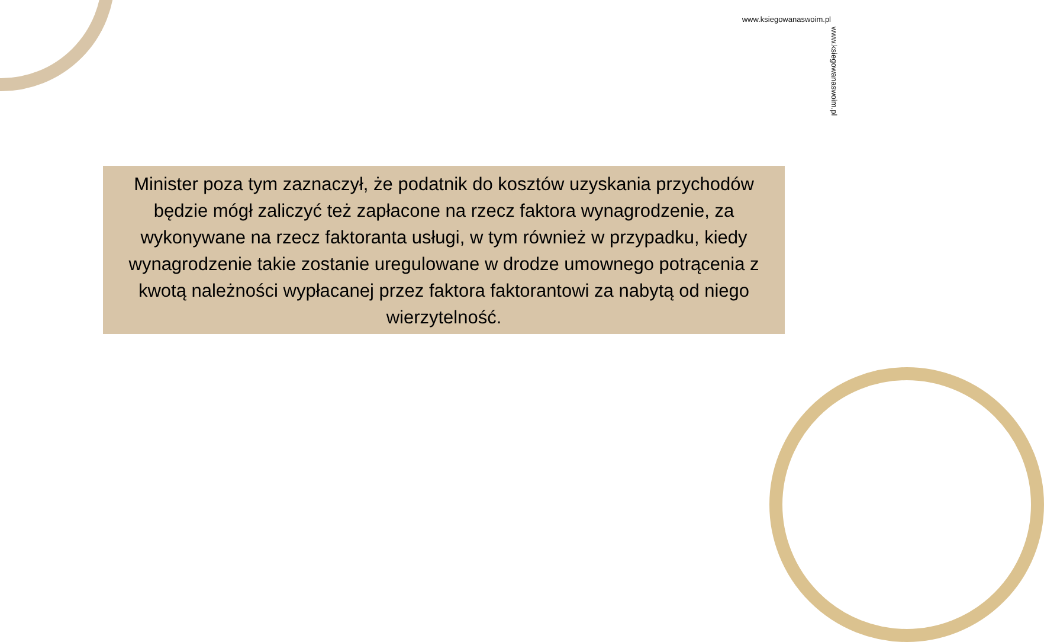www.ksiegowanaswoim.pl
www.ksiegowanaswoim.pl
Minister poza tym zaznaczył, że podatnik do kosztów uzyskania przychodów będzie mógł zaliczyć też zapłacone na rzecz faktora wynagrodzenie, za wykonywane na rzecz faktoranta usługi, w tym również w przypadku, kiedy wynagrodzenie takie zostanie uregulowane w drodze umownego potrącenia z kwotą należności wypłacanej przez faktora faktorantowi za nabytą od niego wierzytelność.